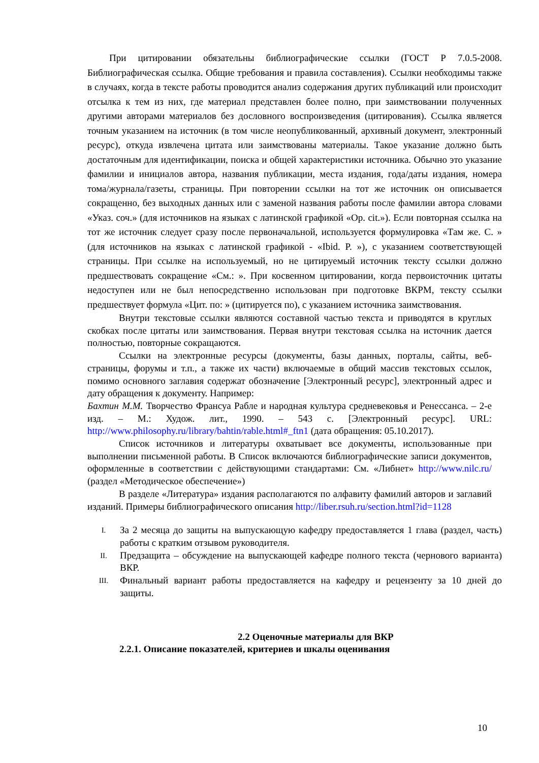При цитировании обязательны библиографические ссылки (ГОСТ Р 7.0.5-2008. Библиографическая ссылка. Общие требования и правила составления). Ссылки необходимы также в случаях, когда в тексте работы проводится анализ содержания других публикаций или происходит отсылка к тем из них, где материал представлен более полно, при заимствовании полученных другими авторами материалов без дословного воспроизведения (цитирования). Ссылка является точным указанием на источник (в том числе неопубликованный, архивный документ, электронный ресурс), откуда извлечена цитата или заимствованы материалы. Такое указание должно быть достаточным для идентификации, поиска и общей характеристики источника. Обычно это указание фамилии и инициалов автора, названия публикации, места издания, года/даты издания, номера тома/журнала/газеты, страницы. При повторении ссылки на тот же источник он описывается сокращенно, без выходных данных или с заменой названия работы после фамилии автора словами «Указ. соч.» (для источников на языках с латинской графикой «Op. cit.»). Если повторная ссылка на тот же источник следует сразу после первоначальной, используется формулировка «Там же. С. » (для источников на языках с латинской графикой - «Ibid. P. »), с указанием соответствующей страницы. При ссылке на используемый, но не цитируемый источник тексту ссылки должно предшествовать сокращение «См.: ». При косвенном цитировании, когда первоисточник цитаты недоступен или не был непосредственно использован при подготовке ВКРМ, тексту ссылки предшествует формула «Цит. по: » (цитируется по), с указанием источника заимствования.
Внутри текстовые ссылки являются составной частью текста и приводятся в круглых скобках после цитаты или заимствования. Первая внутри текстовая ссылка на источник дается полностью, повторные сокращаются.
Ссылки на электронные ресурсы (документы, базы данных, порталы, сайты, веб- страницы, форумы и т.п., а также их части) включаемые в общий массив текстовых ссылок, помимо основного заглавия содержат обозначение [Электронный ресурс], электронный адрес и дату обращения к документу. Например:
Бахтин М.М. Творчество Франсуа Рабле и народная культура средневековья и Ренессанса. – 2-е изд. – М.: Худож. лит., 1990. – 543 с. [Электронный ресурс]. URL: http://www.philosophy.ru/library/bahtin/rable.html#_ftn1 (дата обращения: 05.10.2017).
Список источников и литературы охватывает все документы, использованные при выполнении письменной работы. В Список включаются библиографические записи документов, оформленные в соответствии с действующими стандартами: См. «Либнет» http://www.nilc.ru/ (раздел «Методическое обеспечение»)
В разделе «Литература» издания располагаются по алфавиту фамилий авторов и заглавий изданий. Примеры библиографического описания http://liber.rsuh.ru/section.html?id=1128
I. За 2 месяца до защиты на выпускающую кафедру предоставляется 1 глава (раздел, часть) работы с кратким отзывом руководителя.
II. Предзащита – обсуждение на выпускающей кафедре полного текста (чернового варианта) ВКР.
III. Финальный вариант работы предоставляется на кафедру и рецензенту за 10 дней до защиты.
2.2 Оценочные материалы для ВКР
2.2.1. Описание показателей, критериев и шкалы оценивания
10